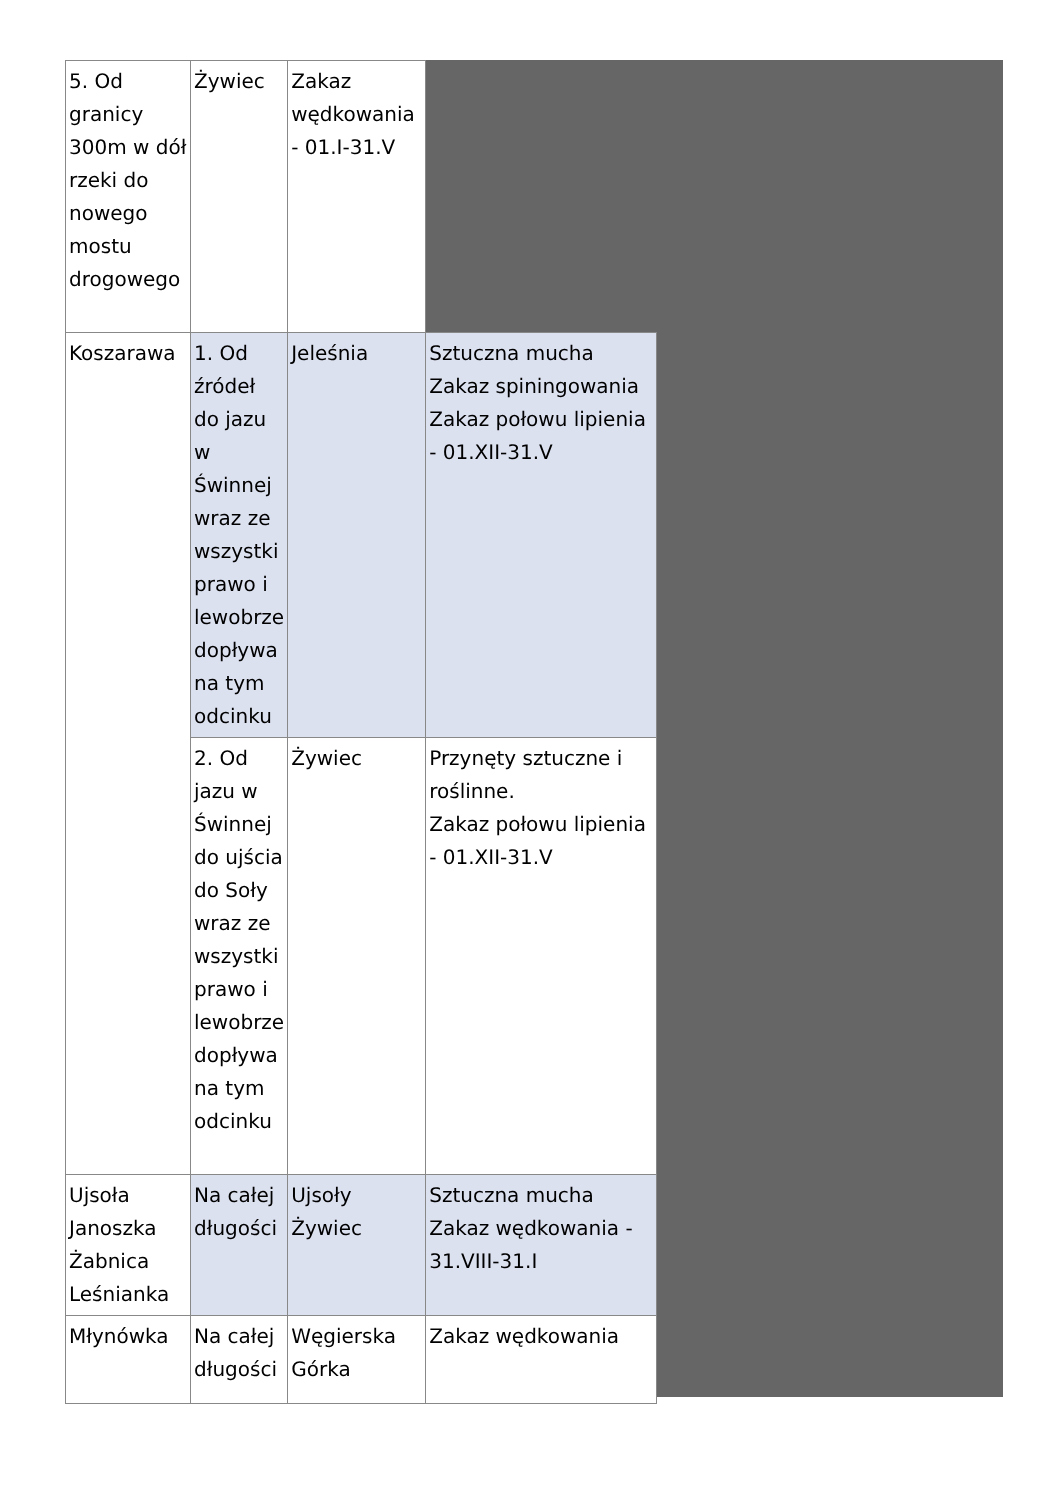| 5. Od granicy 300m w dół rzeki do nowego mostu drogowego | Żywiec | Zakaz wędkowania - 01.I-31.V | |
| Koszarawa | 1. Od źródeł do jazu w Świnnej wraz ze wszystki prawo i lewobrze dopływa na tym odcinku | Jeleśnia | Sztuczna mucha Zakaz spiningowania Zakaz połowu lipienia - 01.XII-31.V |
| | 2. Od jazu w Świnnej do ujścia do Soły wraz ze wszystki prawo i lewobrze dopływa na tym odcinku | Żywiec | Przynęty sztuczne i roślinne. Zakaz połowu lipienia - 01.XII-31.V |
| Ujsoła Janoszka Żabnica Leśnianka | Na całej długości | Ujsoły Żywiec | Sztuczna mucha Zakaz wędkowania - 31.VIII-31.I |
| Młynówka | Na całej długości | Węgierska Górka | Zakaz wędkowania |